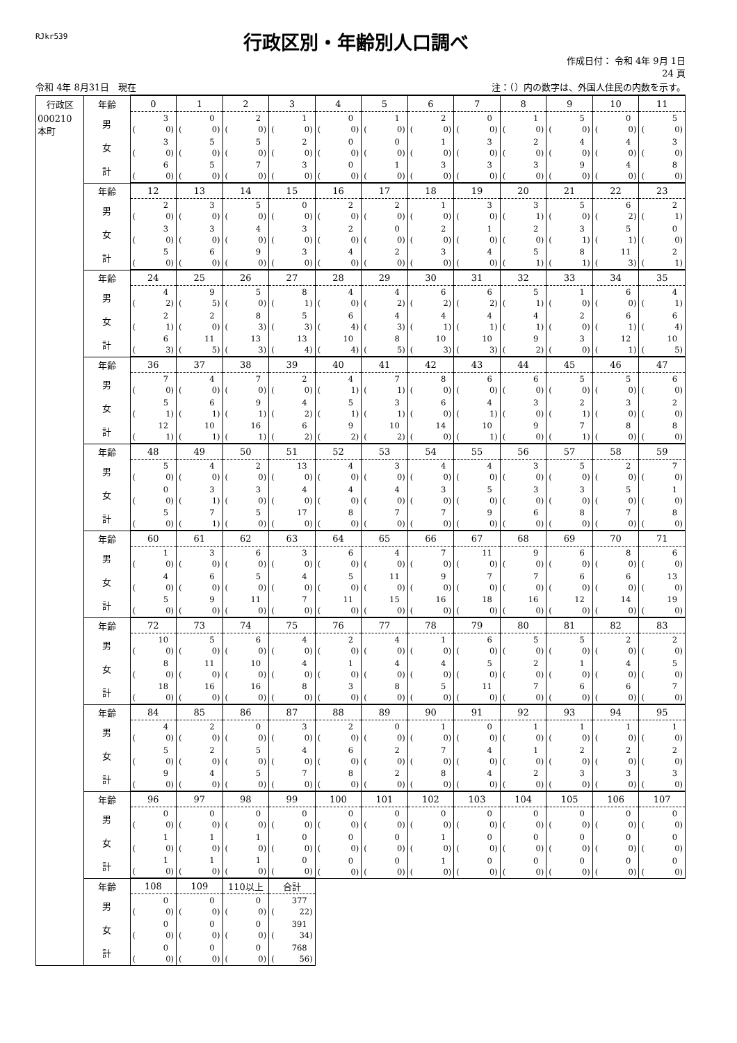RJkr539
行政区別・年齢別人口調べ
作成日付： 令和 4年 9月 1日
24 頁
令和 4年 8月31日　現在 注：（）内の数字は、外国人住民の内数を示す。
| 行政区 | 年齢 | 0 | 1 | 2 | 3 | 4 | 5 | 6 | 7 | 8 | 9 | 10 | 11 |
| 000210 本町 | 男 | 3 ( 0) | 0 ( 0) | 2 ( 0) | 1 ( 0) | 0 ( 0) | 1 ( 0) | 2 ( 0) | 0 ( 0) | 1 ( 0) | 5 ( 0) | 0 ( 0) | 5 ( 0) |
| | 女 | 3 ( 0) | 5 ( 0) | 5 ( 0) | 2 ( 0) | 0 ( 0) | 0 ( 0) | 1 ( 0) | 3 ( 0) | 2 ( 0) | 4 ( 0) | 4 ( 0) | 3 ( 0) |
| | 計 | 6 ( 0) | 5 ( 0) | 7 ( 0) | 3 ( 0) | 0 ( 0) | 1 ( 0) | 3 ( 0) | 3 ( 0) | 3 ( 0) | 9 ( 0) | 4 ( 0) | 8 ( 0) |
| | 年齢 | 12 | 13 | 14 | 15 | 16 | 17 | 18 | 19 | 20 | 21 | 22 | 23 |
| | 男 | 2 ( 0) | 3 ( 0) | 5 ( 0) | 0 ( 0) | 2 ( 0) | 2 ( 0) | 1 ( 0) | 3 ( 0) | 3 ( 1) | 5 ( 0) | 6 ( 2) | 2 ( 1) |
| | 女 | 3 ( 0) | 3 ( 0) | 4 ( 0) | 3 ( 0) | 2 ( 0) | 0 ( 0) | 2 ( 0) | 1 ( 0) | 2 ( 0) | 3 ( 1) | 5 ( 1) | 0 ( 0) |
| | 計 | 5 ( 0) | 6 ( 0) | 9 ( 0) | 3 ( 0) | 4 ( 0) | 2 ( 0) | 3 ( 0) | 4 ( 0) | 5 ( 1) | 8 ( 1) | 11 ( 3) | 2 ( 1) |
| | 年齢 | 24 | 25 | 26 | 27 | 28 | 29 | 30 | 31 | 32 | 33 | 34 | 35 |
| | 男 | 4 ( 2) | 9 ( 5) | 5 ( 0) | 8 ( 1) | 4 ( 0) | 4 ( 2) | 6 ( 2) | 6 ( 2) | 5 ( 1) | 1 ( 0) | 6 ( 0) | 4 ( 1) |
| | 女 | 2 ( 1) | 2 ( 0) | 8 ( 3) | 5 ( 3) | 6 ( 4) | 4 ( 3) | 4 ( 1) | 4 ( 1) | 4 ( 1) | 2 ( 0) | 6 ( 1) | 6 ( 4) |
| | 計 | 6 ( 3) | 11 ( 5) | 13 ( 3) | 13 ( 4) | 10 ( 4) | 8 ( 5) | 10 ( 3) | 10 ( 3) | 9 ( 2) | 3 ( 0) | 12 ( 1) | 10 ( 5) |
| | 年齢 | 36 | 37 | 38 | 39 | 40 | 41 | 42 | 43 | 44 | 45 | 46 | 47 |
| | 男 | 7 ( 0) | 4 ( 0) | 7 ( 0) | 2 ( 0) | 4 ( 1) | 7 ( 1) | 8 ( 0) | 6 ( 0) | 6 ( 0) | 5 ( 0) | 5 ( 0) | 6 ( 0) |
| | 女 | 5 ( 1) | 6 ( 1) | 9 ( 1) | 4 ( 2) | 5 ( 1) | 3 ( 1) | 6 ( 0) | 4 ( 1) | 3 ( 0) | 2 ( 1) | 3 ( 0) | 2 ( 0) |
| | 計 | 12 ( 1) | 10 ( 1) | 16 ( 1) | 6 ( 2) | 9 ( 2) | 10 ( 2) | 14 ( 0) | 10 ( 1) | 9 ( 0) | 7 ( 1) | 8 ( 0) | 8 ( 0) |
| | 年齢 | 48 | 49 | 50 | 51 | 52 | 53 | 54 | 55 | 56 | 57 | 58 | 59 |
| | 男 | 5 ( 0) | 4 ( 0) | 2 ( 0) | 13 ( 0) | 4 ( 0) | 3 ( 0) | 4 ( 0) | 4 ( 0) | 3 ( 0) | 5 ( 0) | 2 ( 0) | 7 ( 0) |
| | 女 | 0 ( 0) | 3 ( 1) | 3 ( 0) | 4 ( 0) | 4 ( 0) | 4 ( 0) | 3 ( 0) | 5 ( 0) | 3 ( 0) | 3 ( 0) | 5 ( 0) | 1 ( 0) |
| | 計 | 5 ( 0) | 7 ( 1) | 5 ( 0) | 17 ( 0) | 8 ( 0) | 7 ( 0) | 7 ( 0) | 9 ( 0) | 6 ( 0) | 8 ( 0) | 7 ( 0) | 8 ( 0) |
| | 年齢 | 60 | 61 | 62 | 63 | 64 | 65 | 66 | 67 | 68 | 69 | 70 | 71 |
| | 男 | 1 ( 0) | 3 ( 0) | 6 ( 0) | 3 ( 0) | 6 ( 0) | 4 ( 0) | 7 ( 0) | 11 ( 0) | 9 ( 0) | 6 ( 0) | 8 ( 0) | 6 ( 0) |
| | 女 | 4 ( 0) | 6 ( 0) | 5 ( 0) | 4 ( 0) | 5 ( 0) | 11 ( 0) | 9 ( 0) | 7 ( 0) | 7 ( 0) | 6 ( 0) | 6 ( 0) | 13 ( 0) |
| | 計 | 5 ( 0) | 9 ( 0) | 11 ( 0) | 7 ( 0) | 11 ( 0) | 15 ( 0) | 16 ( 0) | 18 ( 0) | 16 ( 0) | 12 ( 0) | 14 ( 0) | 19 ( 0) |
| | 年齢 | 72 | 73 | 74 | 75 | 76 | 77 | 78 | 79 | 80 | 81 | 82 | 83 |
| | 男 | 10 ( 0) | 5 ( 0) | 6 ( 0) | 4 ( 0) | 2 ( 0) | 4 ( 0) | 1 ( 0) | 6 ( 0) | 5 ( 0) | 5 ( 0) | 2 ( 0) | 2 ( 0) |
| | 女 | 8 ( 0) | 11 ( 0) | 10 ( 0) | 4 ( 0) | 1 ( 0) | 4 ( 0) | 4 ( 0) | 5 ( 0) | 2 ( 0) | 1 ( 0) | 4 ( 0) | 5 ( 0) |
| | 計 | 18 ( 0) | 16 ( 0) | 16 ( 0) | 8 ( 0) | 3 ( 0) | 8 ( 0) | 5 ( 0) | 11 ( 0) | 7 ( 0) | 6 ( 0) | 6 ( 0) | 7 ( 0) |
| | 年齢 | 84 | 85 | 86 | 87 | 88 | 89 | 90 | 91 | 92 | 93 | 94 | 95 |
| | 男 | 4 ( 0) | 2 ( 0) | 0 ( 0) | 3 ( 0) | 2 ( 0) | 0 ( 0) | 1 ( 0) | 0 ( 0) | 1 ( 0) | 1 ( 0) | 1 ( 0) | 1 ( 0) |
| | 女 | 5 ( 0) | 2 ( 0) | 5 ( 0) | 4 ( 0) | 6 ( 0) | 2 ( 0) | 7 ( 0) | 4 ( 0) | 1 ( 0) | 2 ( 0) | 2 ( 0) | 2 ( 0) |
| | 計 | 9 ( 0) | 4 ( 0) | 5 ( 0) | 7 ( 0) | 8 ( 0) | 2 ( 0) | 8 ( 0) | 4 ( 0) | 2 ( 0) | 3 ( 0) | 3 ( 0) | 3 ( 0) |
| | 年齢 | 96 | 97 | 98 | 99 | 100 | 101 | 102 | 103 | 104 | 105 | 106 | 107 |
| | 男 | 0 ( 0) | 0 ( 0) | 0 ( 0) | 0 ( 0) | 0 ( 0) | 0 ( 0) | 0 ( 0) | 0 ( 0) | 0 ( 0) | 0 ( 0) | 0 ( 0) | 0 ( 0) |
| | 女 | 1 ( 0) | 1 ( 0) | 1 ( 0) | 0 ( 0) | 0 ( 0) | 0 ( 0) | 1 ( 0) | 0 ( 0) | 0 ( 0) | 0 ( 0) | 0 ( 0) | 0 ( 0) |
| | 計 | 1 ( 0) | 1 ( 0) | 1 ( 0) | 0 ( 0) | 0 ( 0) | 0 ( 0) | 1 ( 0) | 0 ( 0) | 0 ( 0) | 0 ( 0) | 0 ( 0) | 0 ( 0) |
| | 年齢 | 108 | 109 | 110以上 | 合計 | | | | | | | | |
| | 男 | 0 ( 0) | 0 ( 0) | 0 ( 0) | 377 ( 22) | | | | | | | | |
| | 女 | 0 ( 0) | 0 ( 0) | 0 ( 0) | 391 ( 34) | | | | | | | | |
| | 計 | 0 ( 0) | 0 ( 0) | 0 ( 0) | 768 ( 56) | | | | | | | | |